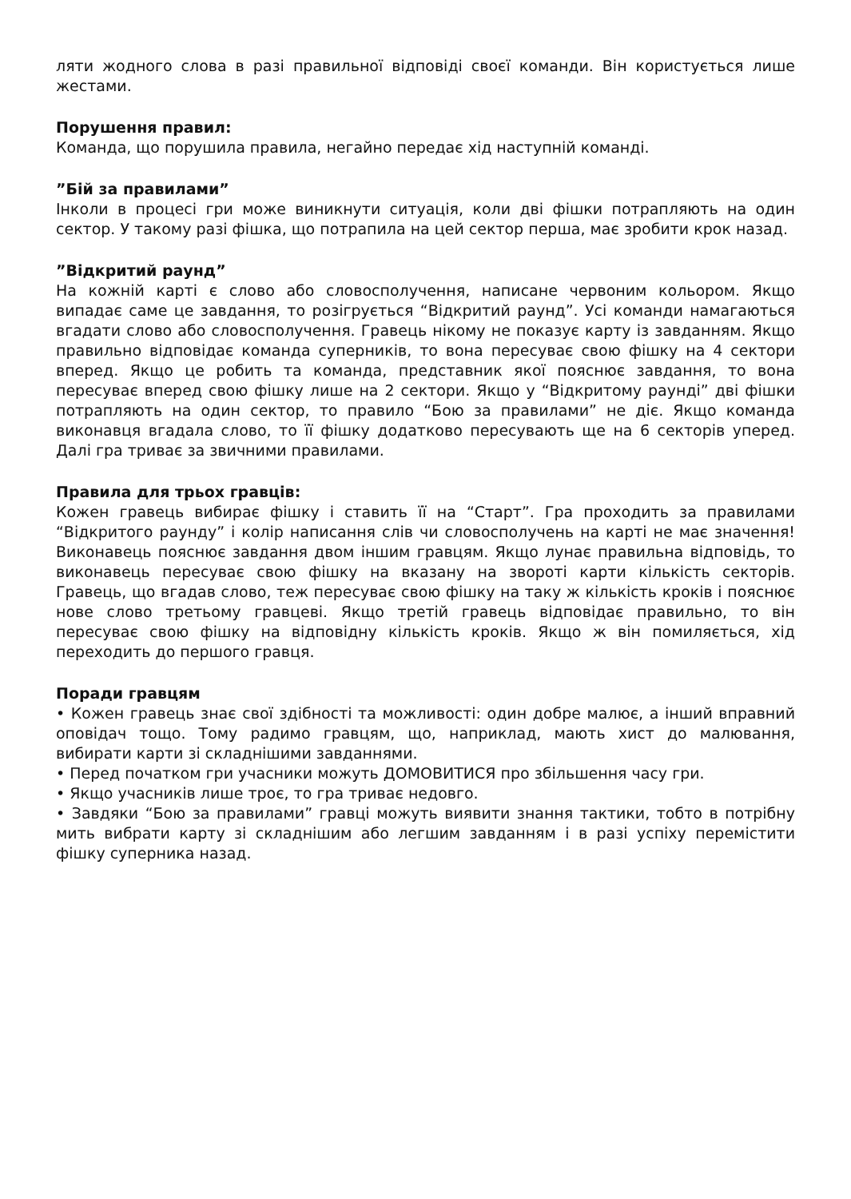ляти жодного слова в разі правильної відповіді своєї команди. Він користується лише жестами.
Порушення правил:
Команда, що порушила правила, негайно передає хід наступній команді.
”Бій за правилами”
Інколи в процесі гри може виникнути ситуація, коли дві фішки потрапляють на один сектор. У такому разі фішка, що потрапила на цей сектор перша, має зробити крок назад.
”Відкритий раунд”
На кожній карті є слово або словосполучення, написане червоним кольором. Якщо випадає саме це завдання, то розігрується “Відкритий раунд”. Усі команди намагаються вгадати слово або словосполучення. Гравець нікому не показує карту із завданням. Якщо правильно відповідає команда суперників, то вона пересуває свою фішку на 4 сектори вперед. Якщо це робить та команда, представник якої пояснює завдання, то вона пересуває вперед свою фішку лише на 2 сектори. Якщо у “Відкритому раунді” дві фішки потрапляють на один сектор, то правило “Бою за правилами” не діє. Якщо команда виконавця вгадала слово, то її фішку додатково пересувають ще на 6 секторів уперед. Далі гра триває за звичними правилами.
Правила для трьох гравців:
Кожен гравець вибирає фішку і ставить її на “Старт”. Гра проходить за правилами “Відкритого раунду” і колір написання слів чи словосполучень на карті не має значення! Виконавець пояснює завдання двом іншим гравцям. Якщо лунає правильна відповідь, то виконавець пересуває свою фішку на вказану на звороті карти кількість секторів. Гравець, що вгадав слово, теж пересуває свою фішку на таку ж кількість кроків і пояснює нове слово третьому гравцеві. Якщо третій гравець відповідає правильно, то він пересуває свою фішку на відповідну кількість кроків. Якщо ж він помиляється, хід переходить до першого гравця.
Поради гравцям
• Кожен гравець знає свої здібності та можливості: один добре малює, а інший вправний оповідач тощо. Тому радимо гравцям, що, наприклад, мають хист до малювання, вибирати карти зі складнішими завданнями.
• Перед початком гри учасники можуть ДОМОВИТИСЯ про збільшення часу гри.
• Якщо учасників лише троє, то гра триває недовго.
• Завдяки “Бою за правилами” гравці можуть виявити знання тактики, тобто в потрібну мить вибрати карту зі складнішим або легшим завданням і в разі успіху перемістити фішку суперника назад.